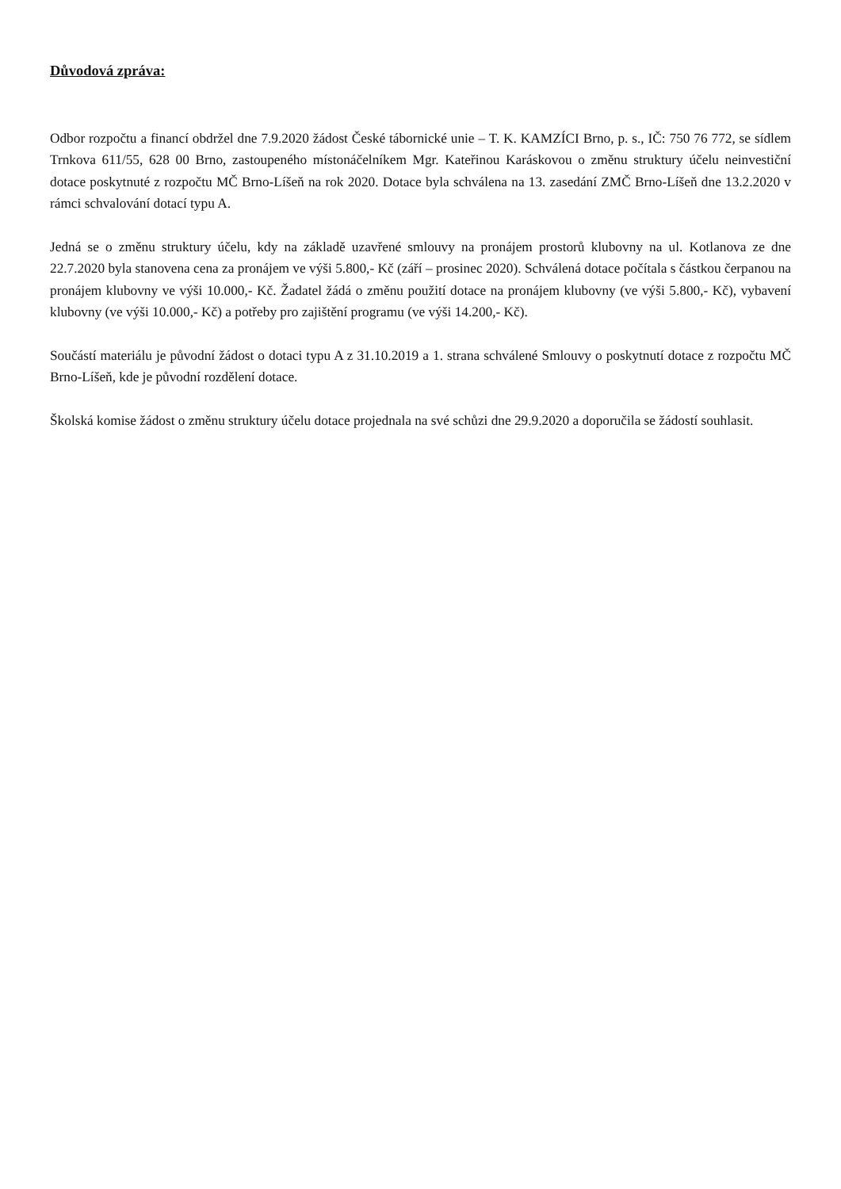Důvodová zpráva:
Odbor rozpočtu a financí obdržel dne 7.9.2020 žádost České tábornické unie – T. K. KAMZÍCI Brno, p. s., IČ: 750 76 772, se sídlem Trnkova 611/55, 628 00 Brno, zastoupeného místonáčelníkem Mgr. Kateřinou Karáskovou o změnu struktury účelu neinvestiční dotace poskytnuté z rozpočtu MČ Brno-Líšeň na rok 2020. Dotace byla schválena na 13. zasedání ZMČ Brno-Líšeň dne 13.2.2020 v rámci schvalování dotací typu A.
Jedná se o změnu struktury účelu, kdy na základě uzavřené smlouvy na pronájem prostorů klubovny na ul. Kotlanova ze dne 22.7.2020 byla stanovena cena za pronájem ve výši 5.800,- Kč (září – prosinec 2020). Schválená dotace počítala s částkou čerpanou na pronájem klubovny ve výši 10.000,- Kč. Žadatel žádá o změnu použití dotace na pronájem klubovny (ve výši 5.800,- Kč), vybavení klubovny (ve výši 10.000,- Kč) a potřeby pro zajištění programu (ve výši 14.200,- Kč).
Součástí materiálu je původní žádost o dotaci typu A z 31.10.2019 a 1. strana schválené Smlouvy o poskytnutí dotace z rozpočtu MČ Brno-Líšeň, kde je původní rozdělení dotace.
Školská komise žádost o změnu struktury účelu dotace projednala na své schůzi dne 29.9.2020 a doporučila se žádostí souhlasit.